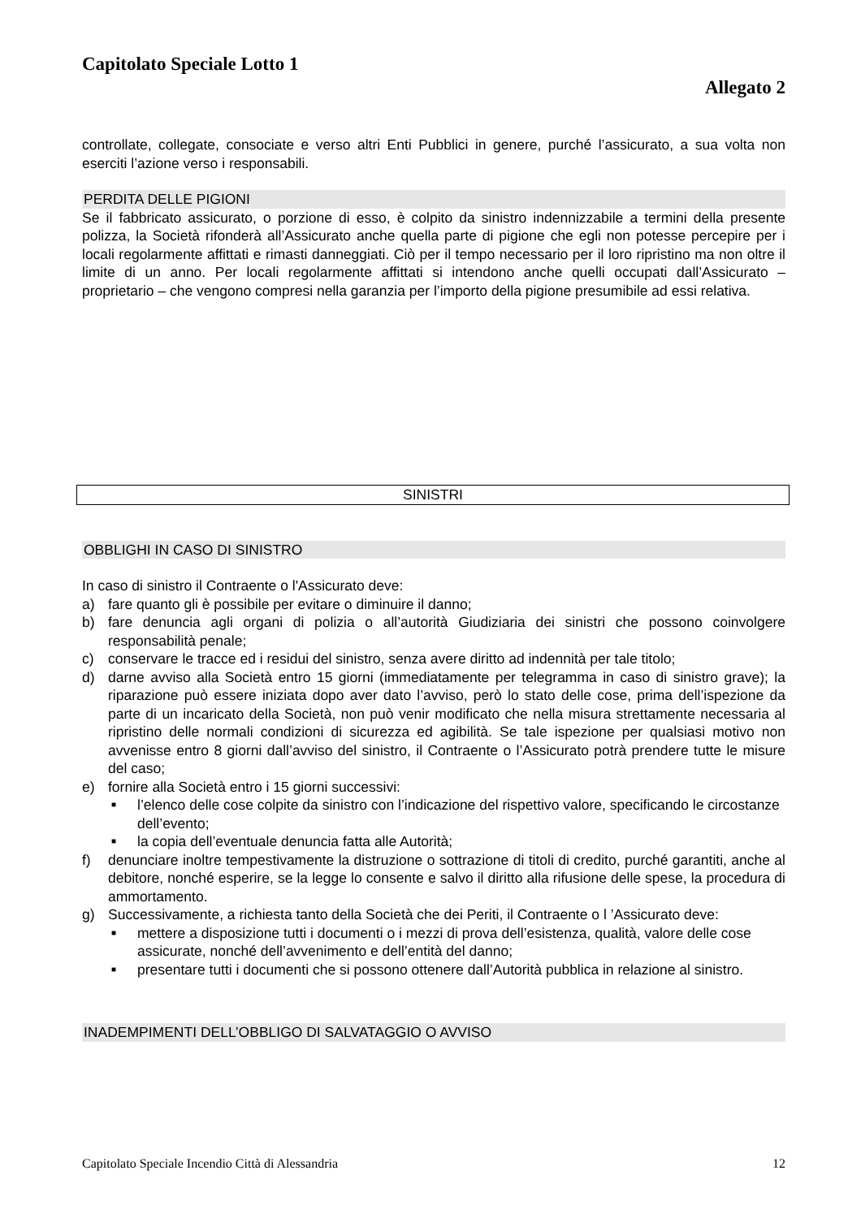Capitolato Speciale Lotto 1
Allegato 2
controllate, collegate, consociate e verso altri Enti Pubblici in genere, purché l’assicurato, a sua volta non eserciti l’azione verso i responsabili.
PERDITA DELLE PIGIONI
Se il fabbricato assicurato, o porzione di esso, è colpito da sinistro indennizzabile a termini della presente polizza, la Società rifonderà all’Assicurato anche quella parte di pigione che egli non potesse percepire per i locali regolarmente affittati e rimasti danneggiati. Ciò per il tempo necessario per il loro ripristino ma non oltre il limite di un anno. Per locali regolarmente affittati si intendono anche quelli occupati dall’Assicurato – proprietario – che vengono compresi nella garanzia per l’importo della pigione presumibile ad essi relativa.
SINISTRI
OBBLIGHI IN CASO DI SINISTRO
In caso di sinistro il Contraente o l'Assicurato deve:
a) fare quanto gli è possibile per evitare o diminuire il danno;
b) fare denuncia agli organi di polizia o all’autorità Giudiziaria dei sinistri che possono coinvolgere responsabilità penale;
c) conservare le tracce ed i residui del sinistro, senza avere diritto ad indennità per tale titolo;
d) darne avviso alla Società entro 15 giorni (immediatamente per telegramma in caso di sinistro grave); la riparazione può essere iniziata dopo aver dato l’avviso, però lo stato delle cose, prima dell’ispezione da parte di un incaricato della Società, non può venir modificato che nella misura strettamente necessaria al ripristino delle normali condizioni di sicurezza ed agibilità. Se tale ispezione per qualsiasi motivo non avvenisse entro 8 giorni dall’avviso del sinistro, il Contraente o l’Assicurato potrà prendere tutte le misure del caso;
e) fornire alla Società entro i 15 giorni successivi:
■ l’elenco delle cose colpite da sinistro con l’indicazione del rispettivo valore, specificando le circostanze dell’evento;
■ la copia dell’eventuale denuncia fatta alle Autorità;
f) denunciare inoltre tempestivamente la distruzione o sottrazione di titoli di credito, purché garantiti, anche al debitore, nonché esperire, se la legge lo consente e salvo il diritto alla rifusione delle spese, la procedura di ammortamento.
g) Successivamente, a richiesta tanto della Società che dei Periti, il Contraente o l ’Assicurato deve:
■ mettere a disposizione tutti i documenti o i mezzi di prova dell’esistenza, qualità, valore delle cose assicurate, nonché dell’avvenimento e dell’entità del danno;
■ presentare tutti i documenti che si possono ottenere dall’Autorità pubblica in relazione al sinistro.
INADEMPIMENTI DELL’OBBLIGO DI SALVATAGGIO O AVVISO
Capitolato Speciale Incendio Città di Alessandria 12